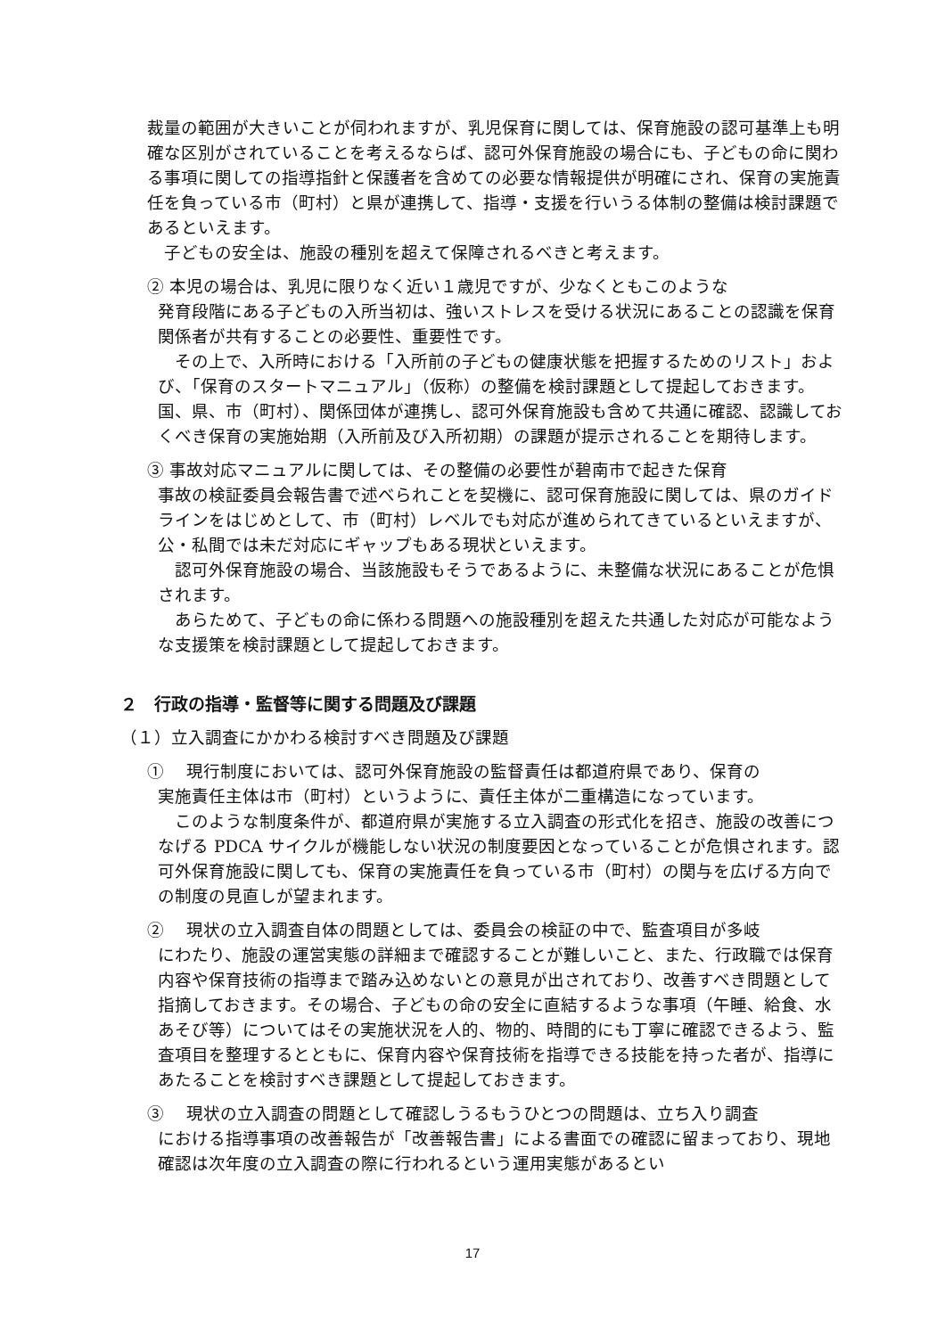裁量の範囲が大きいことが伺われますが、乳児保育に関しては、保育施設の認可基準上も明確な区別がされていることを考えるならば、認可外保育施設の場合にも、子どもの命に関わる事項に関しての指導指針と保護者を含めての必要な情報提供が明確にされ、保育の実施責任を負っている市（町村）と県が連携して、指導・支援を行いうる体制の整備は検討課題であるといえます。
　子どもの安全は、施設の種別を超えて保障されるべきと考えます。
② 本児の場合は、乳児に限りなく近い１歳児ですが、少なくともこのような
発育段階にある子どもの入所当初は、強いストレスを受ける状況にあることの認識を保育関係者が共有することの必要性、重要性です。
　その上で、入所時における「入所前の子どもの健康状態を把握するためのリスト」および、「保育のスタートマニュアル」（仮称）の整備を検討課題として提起しておきます。国、県、市（町村）、関係団体が連携し、認可外保育施設も含めて共通に確認、認識しておくべき保育の実施始期（入所前及び入所初期）の課題が提示されることを期待します。
③ 事故対応マニュアルに関しては、その整備の必要性が碧南市で起きた保育
事故の検証委員会報告書で述べられことを契機に、認可保育施設に関しては、県のガイドラインをはじめとして、市（町村）レベルでも対応が進められてきているといえますが、公・私間では未だ対応にギャップもある現状といえます。
　認可外保育施設の場合、当該施設もそうであるように、未整備な状況にあることが危惧されます。
　あらためて、子どもの命に係わる問題への施設種別を超えた共通した対応が可能なような支援策を検討課題として提起しておきます。
２　行政の指導・監督等に関する問題及び課題
（１）立入調査にかかわる検討すべき問題及び課題
① 　現行制度においては、認可外保育施設の監督責任は都道府県であり、保育の
実施責任主体は市（町村）というように、責任主体が二重構造になっています。
　このような制度条件が、都道府県が実施する立入調査の形式化を招き、施設の改善につなげる PDCA サイクルが機能しない状況の制度要因となっていることが危惧されます。認可外保育施設に関しても、保育の実施責任を負っている市（町村）の関与を広げる方向での制度の見直しが望まれます。
② 　現状の立入調査自体の問題としては、委員会の検証の中で、監査項目が多岐
にわたり、施設の運営実態の詳細まで確認することが難しいこと、また、行政職では保育内容や保育技術の指導まで踏み込めないとの意見が出されており、改善すべき問題として指摘しておきます。その場合、子どもの命の安全に直結するような事項（午睡、給食、水あそび等）についてはその実施状況を人的、物的、時間的にも丁寧に確認できるよう、監査項目を整理するとともに、保育内容や保育技術を指導できる技能を持った者が、指導にあたることを検討すべき課題として提起しておきます。
③ 　現状の立入調査の問題として確認しうるもうひとつの問題は、立ち入り調査
における指導事項の改善報告が「改善報告書」による書面での確認に留まっており、現地確認は次年度の立入調査の際に行われるという運用実態があるとい
17